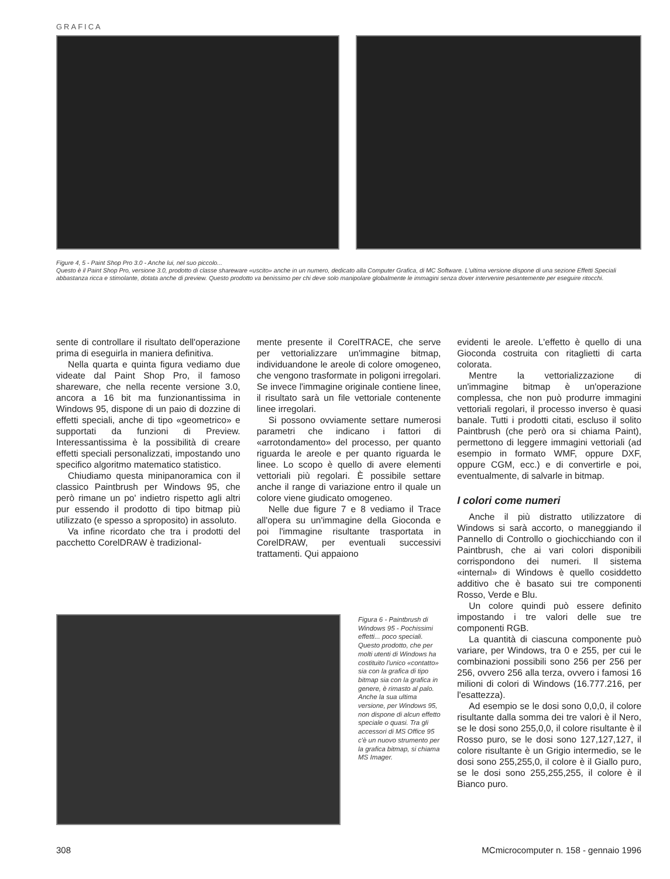GRAFICA
Figure 4, 5 - Paint Shop Pro 3.0 - Anche lui, nel suo piccolo...
Questo è il Paint Shop Pro, versione 3.0, prodotto di classe shareware «uscito» anche in un numero, dedicato alla Computer Grafica, di MC Software. L'ultima versione dispone di una sezione Effetti Speciali abbastanza ricca e stimolante, dotata anche di preview. Questo prodotto va benissimo per chi deve solo manipolare globalmente le immagini senza dover intervenire pesantemente per eseguire ritocchi.
sente di controllare il risultato dell'operazione prima di eseguirla in maniera definitiva.
Nella quarta e quinta figura vediamo due videate dal Paint Shop Pro, il famoso shareware, che nella recente versione 3.0, ancora a 16 bit ma funzionantissima in Windows 95, dispone di un paio di dozzine di effetti speciali, anche di tipo «geometrico» e supportati da funzioni di Preview. Interessantissima è la possibilità di creare effetti speciali personalizzati, impostando uno specifico algoritmo matematico statistico.
Chiudiamo questa minipanoramica con il classico Paintbrush per Windows 95, che però rimane un po' indietro rispetto agli altri pur essendo il prodotto di tipo bitmap più utilizzato (e spesso a sproposito) in assoluto.
Va infine ricordato che tra i prodotti del pacchetto CorelDRAW è tradizional-
mente presente il CorelTRACE, che serve per vettorializzare un'immagine bitmap, individuandone le areole di colore omogeneo, che vengono trasformate in poligoni irregolari. Se invece l'immagine originale contiene linee, il risultato sarà un file vettoriale contenente linee irregolari.
Si possono ovviamente settare numerosi parametri che indicano i fattori di «arrotondamento» del processo, per quanto riguarda le areole e per quanto riguarda le linee. Lo scopo è quello di avere elementi vettoriali più regolari. È possibile settare anche il range di variazione entro il quale un colore viene giudicato omogeneo.
Nelle due figure 7 e 8 vediamo il Trace all'opera su un'immagine della Gioconda e poi l'immagine risultante trasportata in CorelDRAW, per eventuali successivi trattamenti. Qui appaiono
evidenti le areole. L'effetto è quello di una Gioconda costruita con ritaglietti di carta colorata.
Mentre la vettorializzazione di un'immagine bitmap è un'operazione complessa, che non può produrre immagini vettoriali regolari, il processo inverso è quasi banale. Tutti i prodotti citati, escluso il solito Paintbrush (che però ora si chiama Paint), permettono di leggere immagini vettoriali (ad esempio in formato WMF, oppure DXF, oppure CGM, ecc.) e di convertirle e poi, eventualmente, di salvarle in bitmap.
I colori come numeri
Anche il più distratto utilizzatore di Windows si sarà accorto, o maneggiando il Pannello di Controllo o giochicchiando con il Paintbrush, che ai vari colori disponibili corrispondono dei numeri. Il sistema «internal» di Windows è quello cosiddetto additivo che è basato sui tre componenti Rosso, Verde e Blu.
Un colore quindi può essere definito impostando i tre valori delle sue tre componenti RGB.
La quantità di ciascuna componente può variare, per Windows, tra 0 e 255, per cui le combinazioni possibili sono 256 per 256 per 256, ovvero 256 alla terza, ovvero i famosi 16 milioni di colori di Windows (16.777.216, per l'esattezza).
Ad esempio se le dosi sono 0,0,0, il colore risultante dalla somma dei tre valori è il Nero, se le dosi sono 255,0,0, il colore risultante è il Rosso puro, se le dosi sono 127,127,127, il colore risultante è un Grigio intermedio, se le dosi sono 255,255,0, il colore è il Giallo puro, se le dosi sono 255,255,255, il colore è il Bianco puro.
Figura 6 - Paintbrush di Windows 95 - Pochissimi effetti... poco speciali.
Questo prodotto, che per molti utenti di Windows ha costituito l'unico «contatto» sia con la grafica di tipo bitmap sia con la grafica in genere, è rimasto al palo. Anche la sua ultima versione, per Windows 95, non dispone di alcun effetto speciale o quasi. Tra gli accessori di MS Office 95 c'è un nuovo strumento per la grafica bitmap, si chiama MS Imager.
308
MCmicrocomputer n. 158 - gennaio 1996